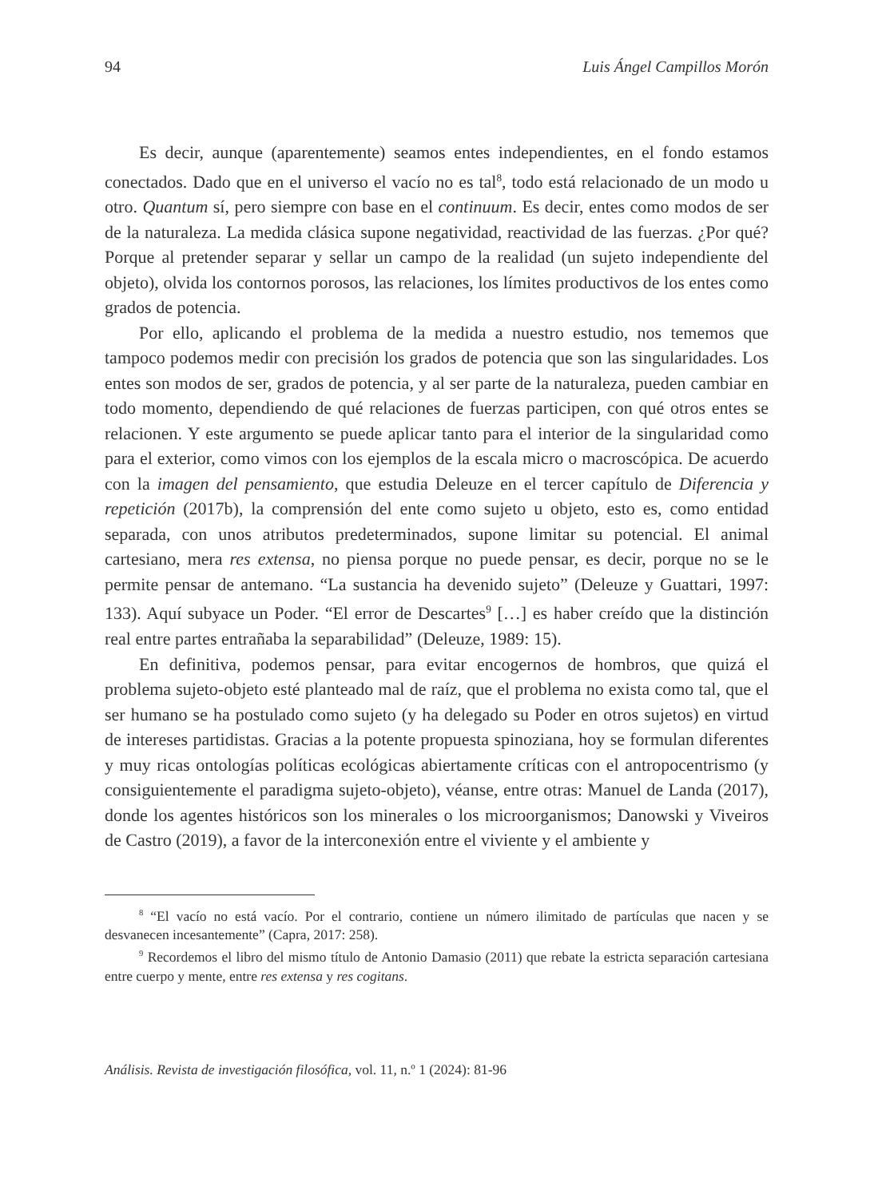94 Luis Ángel Campillos Morón
Es decir, aunque (aparentemente) seamos entes independientes, en el fondo estamos conectados. Dado que en el universo el vacío no es tal<sup>8</sup>, todo está relacionado de un modo u otro. Quantum sí, pero siempre con base en el continuum. Es decir, entes como modos de ser de la naturaleza. La medida clásica supone negatividad, reactividad de las fuerzas. ¿Por qué? Porque al pretender separar y sellar un campo de la realidad (un sujeto independiente del objeto), olvida los contornos porosos, las relaciones, los límites productivos de los entes como grados de potencia.
Por ello, aplicando el problema de la medida a nuestro estudio, nos tememos que tampoco podemos medir con precisión los grados de potencia que son las singularidades. Los entes son modos de ser, grados de potencia, y al ser parte de la naturaleza, pueden cambiar en todo momento, dependiendo de qué relaciones de fuerzas participen, con qué otros entes se relacionen. Y este argumento se puede aplicar tanto para el interior de la singularidad como para el exterior, como vimos con los ejemplos de la escala micro o macroscópica. De acuerdo con la imagen del pensamiento, que estudia Deleuze en el tercer capítulo de Diferencia y repetición (2017b), la comprensión del ente como sujeto u objeto, esto es, como entidad separada, con unos atributos predeterminados, supone limitar su potencial. El animal cartesiano, mera res extensa, no piensa porque no puede pensar, es decir, porque no se le permite pensar de antemano. “La sustancia ha devenido sujeto” (Deleuze y Guattari, 1997: 133). Aquí subyace un Poder. “El error de Descartes<sup>9</sup> […] es haber creído que la distinción real entre partes entrañaba la separabilidad” (Deleuze, 1989: 15).
En definitiva, podemos pensar, para evitar encogernos de hombros, que quizá el problema sujeto-objeto esté planteado mal de raíz, que el problema no exista como tal, que el ser humano se ha postulado como sujeto (y ha delegado su Poder en otros sujetos) en virtud de intereses partidistas. Gracias a la potente propuesta spinoziana, hoy se formulan diferentes y muy ricas ontologías políticas ecológicas abiertamente críticas con el antropocentrismo (y consiguientemente el paradigma sujeto-objeto), véanse, entre otras: Manuel de Landa (2017), donde los agentes históricos son los minerales o los microorganismos; Danowski y Viveiros de Castro (2019), a favor de la interconexión entre el viviente y el ambiente y
<sup>8</sup> “El vacío no está vacío. Por el contrario, contiene un número ilimitado de partículas que nacen y se desvanecen incesantemente” (Capra, 2017: 258).
<sup>9</sup> Recordemos el libro del mismo título de Antonio Damasio (2011) que rebate la estricta separación cartesiana entre cuerpo y mente, entre res extensa y res cogitans.
Análisis. Revista de investigación filosófica, vol. 11, n.º 1 (2024): 81-96